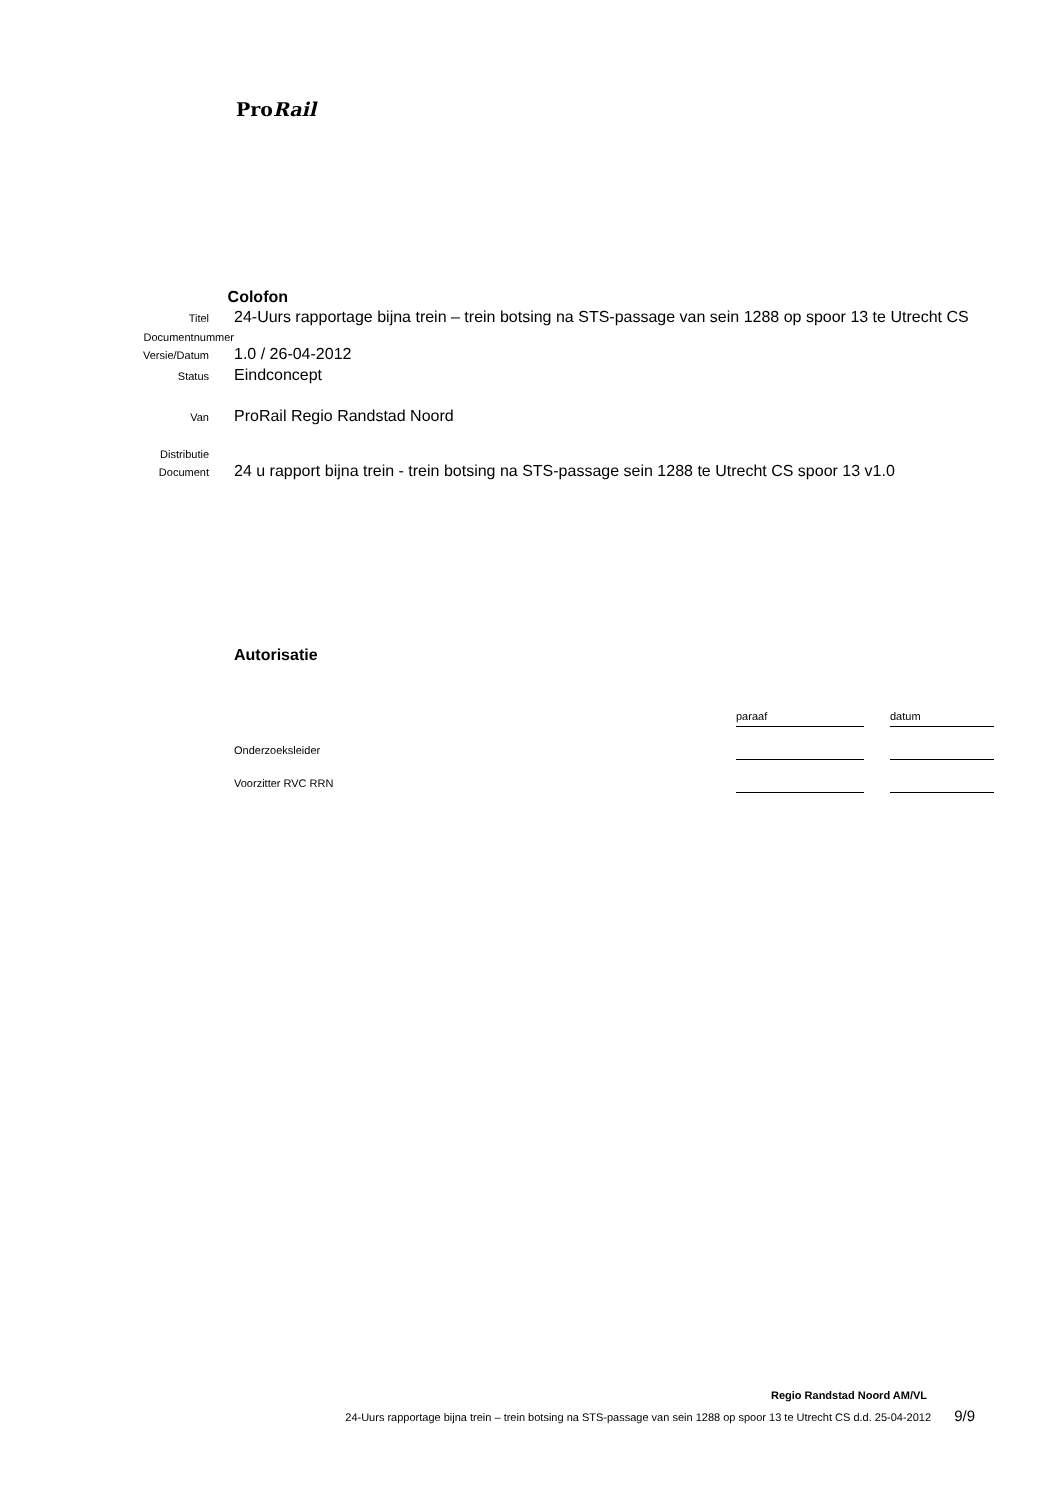ProRail
Colofon
Titel
24-Uurs rapportage bijna trein – trein botsing na STS-passage van sein 1288 op spoor 13 te Utrecht CS
Documentnummer
Versie/Datum
1.0 / 26-04-2012
Status
Eindconcept
Van
ProRail Regio Randstad Noord
Distributie
Document
24 u rapport bijna trein - trein botsing na STS-passage sein 1288 te Utrecht CS spoor 13 v1.0
Autorisatie
| | paraaf | | datum |
| Onderzoeksleider | | | |
| Voorzitter RVC RRN | | | |
Regio Randstad Noord AM/VL
24-Uurs rapportage bijna trein – trein botsing na STS-passage van sein 1288 op spoor 13 te Utrecht CS d.d. 25-04-2012 9/9